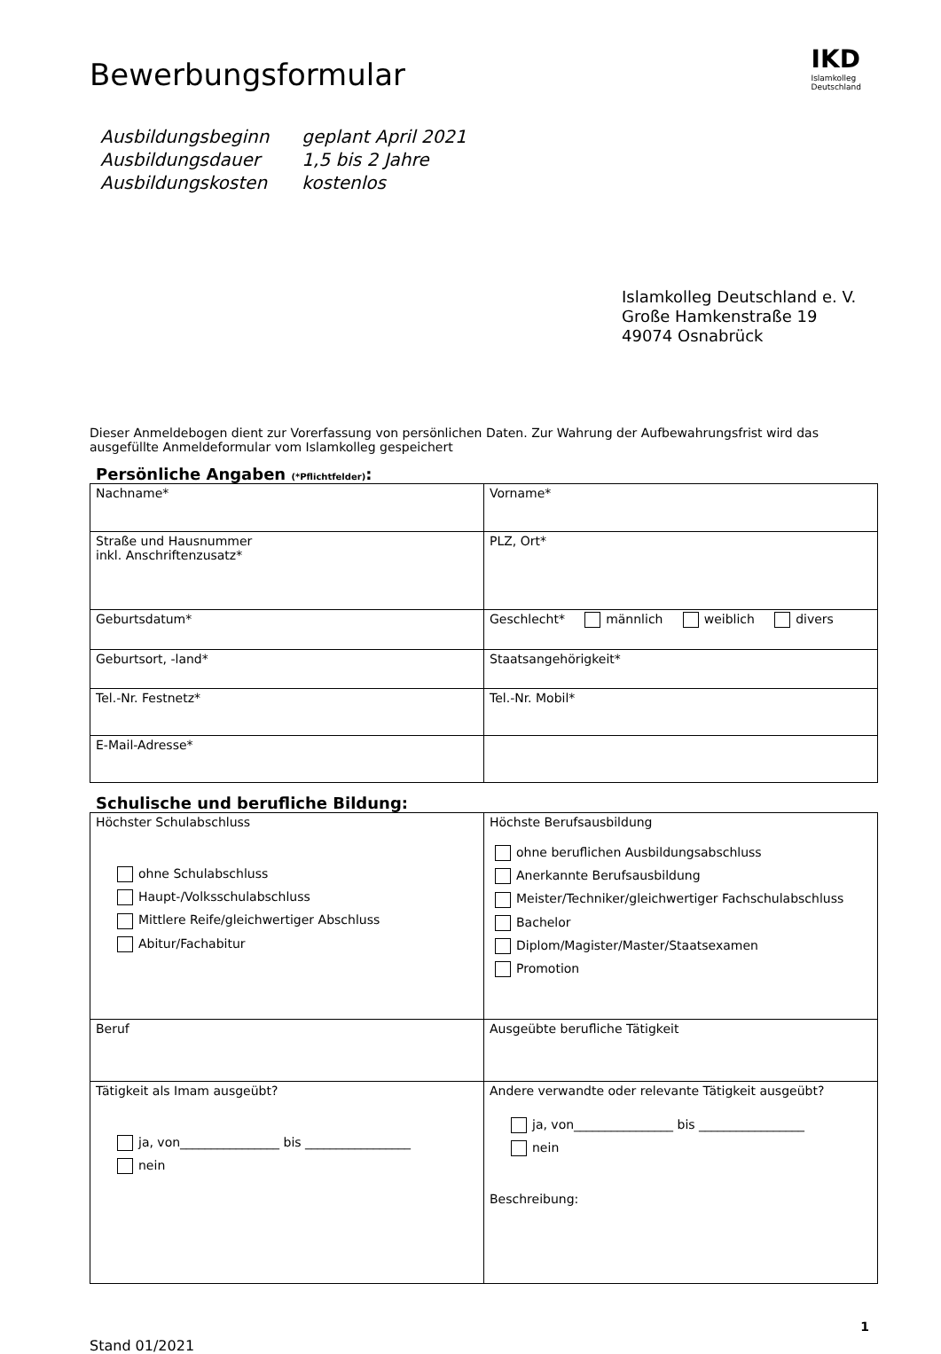IKD
Islamkolleg
Deutschland
Bewerbungsformular
| Ausbildungsbeginn | geplant April 2021 |
| Ausbildungsdauer | 1,5 bis 2 Jahre |
| Ausbildungskosten | kostenlos |
Islamkolleg Deutschland e. V.
Große Hamkenstraße 19
49074 Osnabrück
Dieser Anmeldebogen dient zur Vorerfassung von persönlichen Daten. Zur Wahrung der Aufbewahrungsfrist wird das ausgefüllte Anmeldeformular vom Islamkolleg gespeichert
Persönliche Angaben (*Pflichtfelder):
| Nachname* | Vorname* |
| Straße und Hausnummer inkl. Anschriftenzusatz* | PLZ, Ort* |
| Geburtsdatum* | Geschlecht* männlich weiblich divers |
| Geburtsort, -land* | Staatsangehörigkeit* |
| Tel.-Nr. Festnetz* | Tel.-Nr. Mobil* |
| E-Mail-Adresse* | |
Schulische und berufliche Bildung:
| Höchster Schulabschluss ohne Schulabschluss Haupt-/Volksschulabschluss Mittlere Reife/gleichwertiger Abschluss Abitur/Fachabitur | Höchste Berufsausbildung ohne beruflichen Ausbildungsabschluss Anerkannte Berufsausbildung Meister/Techniker/gleichwertiger Fachschulabschluss Bachelor Diplom/Magister/Master/Staatsexamen Promotion |
| Beruf | Ausgeübte berufliche Tätigkeit |
| Tätigkeit als Imam ausgeübt? ja, von________________ bis _________________ nein | Andere verwandte oder relevante Tätigkeit ausgeübt? ja, von________________ bis _________________ nein Beschreibung: |
Stand 01/2021 1